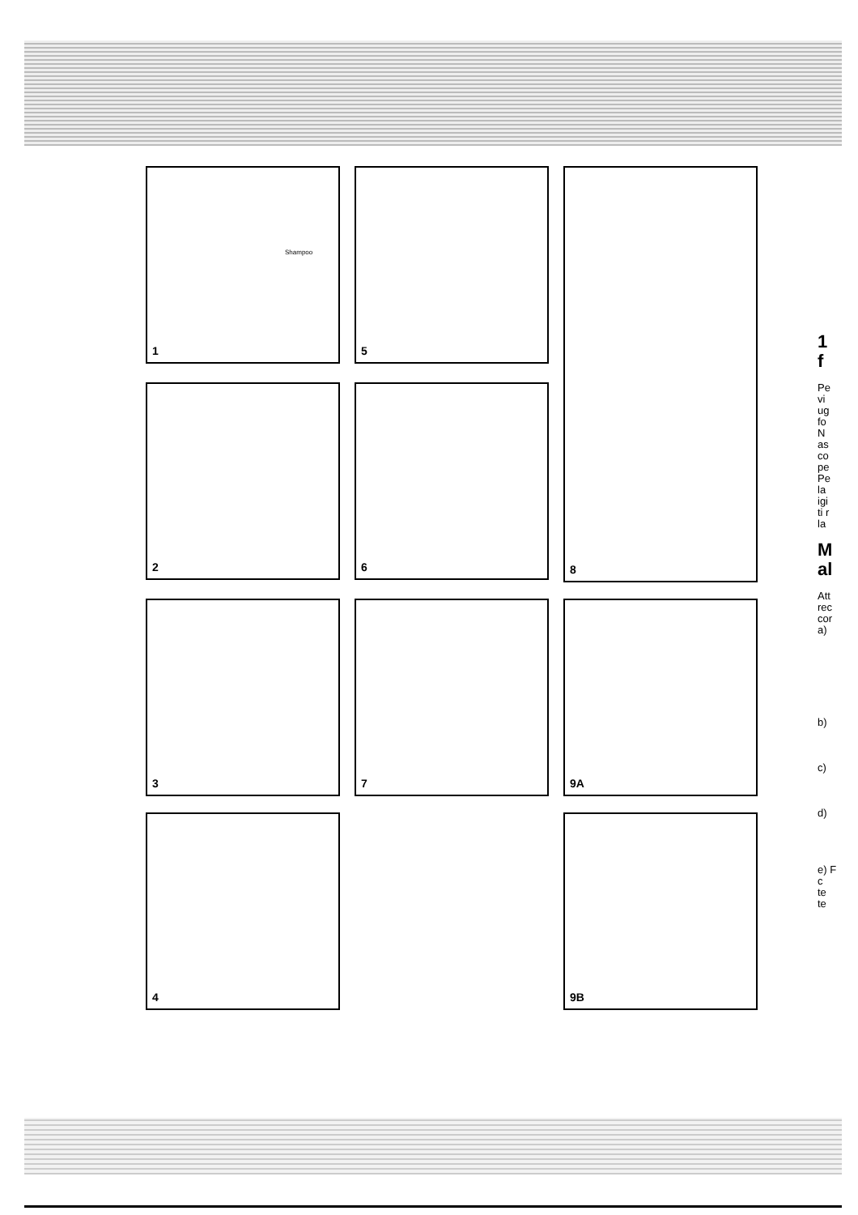Shampoo
1
5
8
2
6
3
7
9A
4
9B
1
f
Pe
vi
ug
fo
N
as
co
pe
Pe
la
igi
ti r
la
M
al
Att
rec
cor
a)
b)
c)
d)
e) F
c
te
te